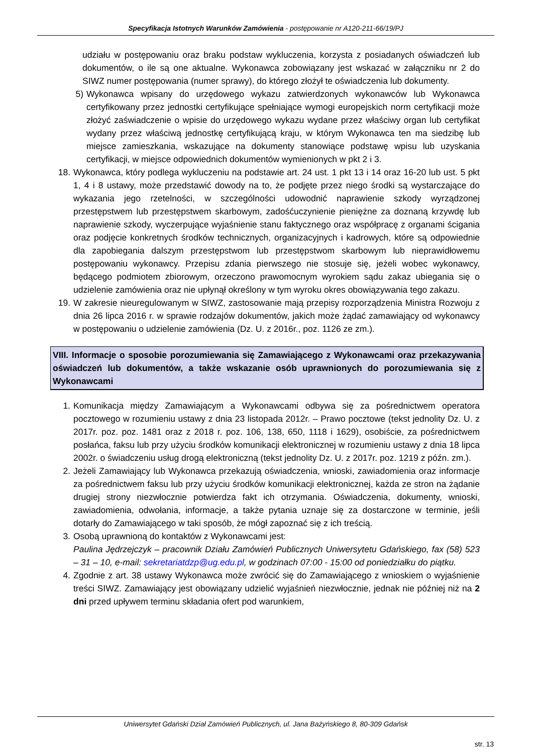Specyfikacja Istotnych Warunków Zamówienia - postępowanie nr A120-211-66/19/PJ
udziału w postępowaniu oraz braku podstaw wykluczenia, korzysta z posiadanych oświadczeń lub dokumentów, o ile są one aktualne. Wykonawca zobowiązany jest wskazać w załączniku nr 2 do SIWZ numer postępowania (numer sprawy), do którego złożył te oświadczenia lub dokumenty.
5) Wykonawca wpisany do urzędowego wykazu zatwierdzonych wykonawców lub Wykonawca certyfikowany przez jednostki certyfikujące spełniające wymogi europejskich norm certyfikacji może złożyć zaświadczenie o wpisie do urzędowego wykazu wydane przez właściwy organ lub certyfikat wydany przez właściwą jednostkę certyfikującą kraju, w którym Wykonawca ten ma siedzibę lub miejsce zamieszkania, wskazujące na dokumenty stanowiące podstawę wpisu lub uzyskania certyfikacji, w miejsce odpowiednich dokumentów wymienionych w pkt 2 i 3.
18. Wykonawca, który podlega wykluczeniu na podstawie art. 24 ust. 1 pkt 13 i 14 oraz 16-20 lub ust. 5 pkt 1, 4 i 8 ustawy, może przedstawić dowody na to, że podjęte przez niego środki są wystarczające do wykazania jego rzetelności, w szczególności udowodnić naprawienie szkody wyrządzonej przestępstwem lub przestępstwem skarbowym, zadośćuczynienie pieniężne za doznaną krzywdę lub naprawienie szkody, wyczerpujące wyjaśnienie stanu faktycznego oraz współpracę z organami ścigania oraz podjęcie konkretnych środków technicznych, organizacyjnych i kadrowych, które są odpowiednie dla zapobiegania dalszym przestępstwom lub przestępstwom skarbowym lub nieprawidłowemu postępowaniu wykonawcy. Przepisu zdania pierwszego nie stosuje się, jeżeli wobec wykonawcy, będącego podmiotem zbiorowym, orzeczono prawomocnym wyrokiem sądu zakaz ubiegania się o udzielenie zamówienia oraz nie upłynął określony w tym wyroku okres obowiązywania tego zakazu.
19. W zakresie nieuregulowanym w SIWZ, zastosowanie mają przepisy rozporządzenia Ministra Rozwoju z dnia 26 lipca 2016 r. w sprawie rodzajów dokumentów, jakich może żądać zamawiający od wykonawcy w postępowaniu o udzielenie zamówienia (Dz. U. z 2016r., poz. 1126 ze zm.).
VIII. Informacje o sposobie porozumiewania się Zamawiającego z Wykonawcami oraz przekazywania oświadczeń lub dokumentów, a także wskazanie osób uprawnionych do porozumiewania się z Wykonawcami
1. Komunikacja między Zamawiającym a Wykonawcami odbywa się za pośrednictwem operatora pocztowego w rozumieniu ustawy z dnia 23 listopada 2012r. – Prawo pocztowe (tekst jednolity Dz. U. z 2017r. poz. poz. 1481 oraz z 2018 r. poz. 106, 138, 650, 1118 i 1629), osobiście, za pośrednictwem posłańca, faksu lub przy użyciu środków komunikacji elektronicznej w rozumieniu ustawy z dnia 18 lipca 2002r. o świadczeniu usług drogą elektroniczną (tekst jednolity Dz. U. z 2017r. poz. 1219 z późn. zm.).
2. Jeżeli Zamawiający lub Wykonawca przekazują oświadczenia, wnioski, zawiadomienia oraz informacje za pośrednictwem faksu lub przy użyciu środków komunikacji elektronicznej, każda ze stron na żądanie drugiej strony niezwłocznie potwierdza fakt ich otrzymania. Oświadczenia, dokumenty, wnioski, zawiadomienia, odwołania, informacje, a także pytania uznaje się za dostarczone w terminie, jeśli dotarły do Zamawiającego w taki sposób, że mógł zapoznać się z ich treścią.
3. Osobą uprawnioną do kontaktów z Wykonawcami jest:
Paulina Jędrzejczyk – pracownik Działu Zamówień Publicznych Uniwersytetu Gdańskiego, fax (58) 523 – 31 – 10, e-mail: sekretariatdzp@ug.edu.pl, w godzinach 07:00 - 15:00 od poniedziałku do piątku.
4. Zgodnie z art. 38 ustawy Wykonawca może zwrócić się do Zamawiającego z wnioskiem o wyjaśnienie treści SIWZ. Zamawiający jest obowiązany udzielić wyjaśnień niezwłocznie, jednak nie później niż na 2 dni przed upływem terminu składania ofert pod warunkiem,
Uniwersytet Gdański Dział Zamówień Publicznych, ul. Jana Bażyńskiego 8, 80-309 Gdańsk
str. 13